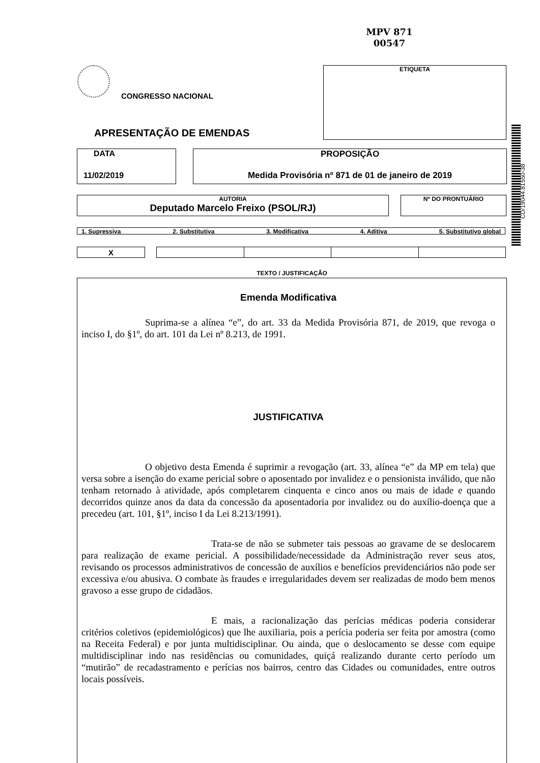MPV 871
00547
ETIQUETA
CONGRESSO NACIONAL
APRESENTAÇÃO DE EMENDAS
CD/19044.81550-38
DATA
11/02/2019
PROPOSIÇÃO
Medida Provisória nº 871 de 01 de janeiro de 2019
AUTORIA
Deputado Marcelo Freixo (PSOL/RJ)
Nº DO PRONTUÁRIO
1. Supressiva 2. Substitutiva 3. Modificativa 4. Aditiva 5. Substitutivo global
| X | | | | | |
TEXTO / JUSTIFICAÇÃO
Emenda Modificativa
Suprima-se a alínea “e”, do art. 33 da Medida Provisória 871, de 2019, que revoga o inciso I, do §1º, do art. 101 da Lei nº 8.213, de 1991.
JUSTIFICATIVA
O objetivo desta Emenda é suprimir a revogação (art. 33, alínea “e” da MP em tela) que versa sobre a isenção do exame pericial sobre o aposentado por invalidez e o pensionista inválido, que não tenham retornado à atividade, após completarem cinquenta e cinco anos ou mais de idade e quando decorridos quinze anos da data da concessão da aposentadoria por invalidez ou do auxílio-doença que a precedeu (art. 101, §1º, inciso I da Lei 8.213/1991).
Trata-se de não se submeter tais pessoas ao gravame de se deslocarem para realização de exame pericial. A possibilidade/necessidade da Administração rever seus atos, revisando os processos administrativos de concessão de auxílios e benefícios previdenciários não pode ser excessiva e/ou abusiva. O combate às fraudes e irregularidades devem ser realizadas de modo bem menos gravoso a esse grupo de cidadãos.
E mais, a racionalização das perícias médicas poderia considerar critérios coletivos (epidemiológicos) que lhe auxiliaria, pois a perícia poderia ser feita por amostra (como na Receita Federal) e por junta multidisciplinar. Ou ainda, que o deslocamento se desse com equipe multidisciplinar indo nas residências ou comunidades, quiçá realizando durante certo período um “mutirão” de recadastramento e perícias nos bairros, centro das Cidades ou comunidades, entre outros locais possíveis.